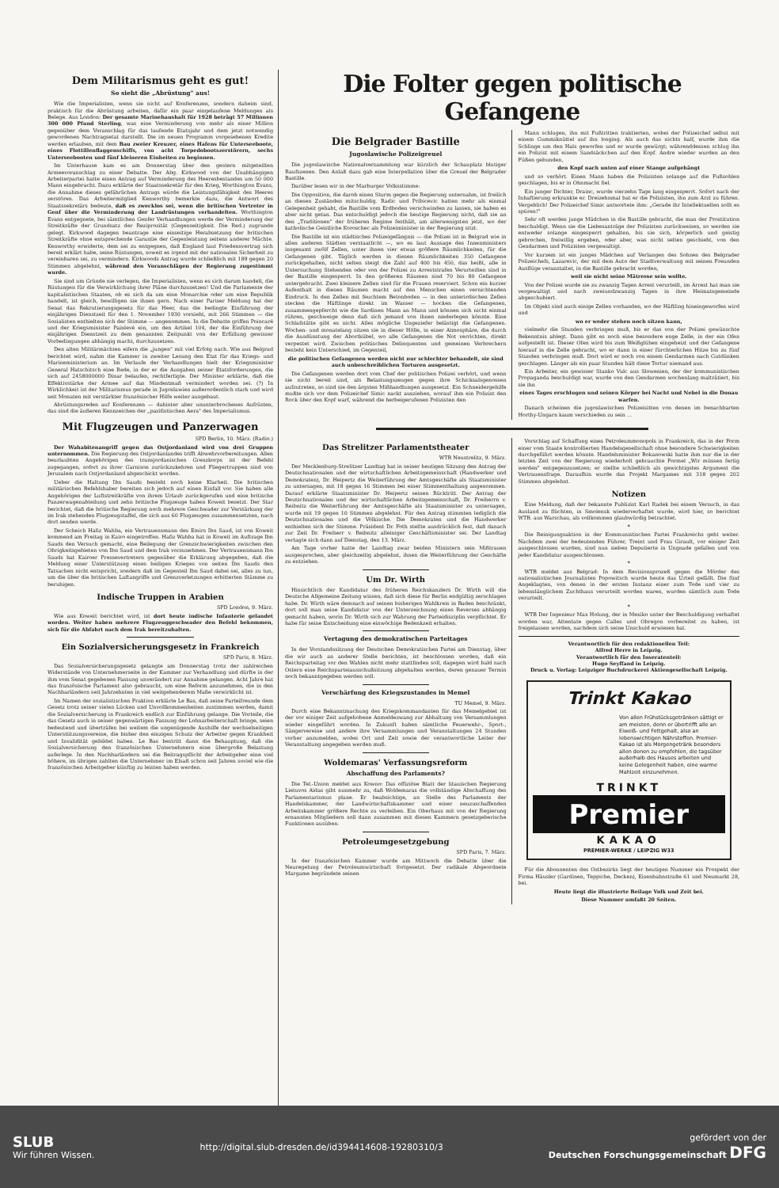Dem Militarismus geht es gut!
So sieht die „Abrüstung" aus!
Wie die Imperialisten, wenn sie nicht auf Konferenzen, sondern daheim sind, praktisch für die Abrüstung arbeiten, dafür ein paar eingelaufene Meldungen als Belege. Aus London: Der gesamte Marinehaushalt für 1928 beträgt 57 Millionen 300 000 Pfund Sterling, was eine Verminderung von mehr als einer Million gegenüber dem Voranschlag für das laufende Etatsjahr und dem jetzt notwendig gewordenen Nachtragsetat darstellt. Die im neuen Programm vorgesehenen Kredite werden erlauben, mit dem Bau zweier Kreuzer, eines Hafens für Unterseeboote, eines Flottillenflaggenschiffs, von acht Torpedobootszerstörern, sechs Unterseebooten und fünf kleineren Einheiten zu beginnen.
Im Unterhause kam es am Donnerstag über den gestern mitgeteilten Armeevoranschlag zu einer Debatte. Der Abg. Kirkwood von der Unabhängigen Arbeiterpartei hatte einen Antrag auf Verminderung des Heeresbestandes um 50 000 Mann eingebracht. Dazu erklärte der Staatssekretär für den Krieg, Worthington Evans, die Annahme dieses gefährlichen Antrags würde die Leistungsfähigkeit des Heeres zerstören. Das Arbeitermitglied Kenworthy bemerkte dazu, die Antwort des Staatssekretärs bedeute, daß es zwecklos sei, wenn die britischen Vertreter in Genf über die Verminderung der Landrüstungen verhandelten. Worthington Evans entgegnete, bei sämtlichen Genfer Verhandlungen werde der Verminderung der Streitkräfte der Grundsatz der Reziprozität (Gegenseitigkeit. Die Red.) zugrunde gelegt. Kirkwood dagegen beantrage eine einseitige Herabsetzung der britischen Streitkräfte ohne entsprechende Garantie der Gegenleistung seitens anderer Mächte. Kenworthy erwiderte, dem sei zu entgegnen, daß England laut Friedensvertrag sich bereit erklärt habe, seine Rüstungen, soweit es irgend mit der nationalen Sicherheit zu vereinbaren sei, zu vermindern. Kirkwoods Antrag wurde schließlich mit 189 gegen 20 Stimmen abgelehnt, während den Voranschlägen der Regierung zugestimmt wurde.
Sie sind um Gründe nie verlegen, die Imperialisten, wenn es sich darum handelt, die Rüstungen für die Verwirklichung ihrer Pläne durchzusetzen! Und die Parlamente der kapitalistischen Staaten, ob es sich da um eine Monarchie oder um eine Republik handelt, ist gleich, bewilligen sie ihnen gern. Nach einer Pariser Meldung hat der Senat das Rekrutierungsgesetz für das Heer, das die bedingte Einführung der einjährigen Dienstzeit für den 1. November 1930 vorsieht, mit 266 Stimmen — die Sozialisten enthielten sich der Stimme — angenommen. In die Debatte griffen Poincaré und der Kriegsminister Painlevé ein, um den Artikel 104, der die Einführung der einjährigen Dienstzeit zu dem genannten Zeitpunkt von der Erfüllung gewisser Vorbedingungen abhängig macht, durchzusetzen.
Den alten Militärmächten eifern die „jungen" mit viel Erfolg nach. Wie aus Belgrad berichtet wird, nahm die Kammer in zweiter Lesung den Etat für das Kriegs- und Marineministerium an. Im Verlaufe der Verhandlungen hielt der Kriegsminister General Hatschitsch eine Rede, in der er die Ausgaben seiner Etatsforderungen, die sich auf 2458000000 Dinar belaufen, rechtfertigte. Der Minister erklärte, daß die Effektivstärke der Armee auf das Mindestmaß vermindert worden sei. (?) In Wirklichkeit ist der Militarismus gerade in Jugoslawien außerordentlich stark und wird seit Monaten mit verstärkter französischer Hilfe weiter ausgebaut.
Abrüstungsreden auf Konferenzen — dahinter aber ununterbrochenes Aufrüsten, das sind die äußeren Kennzeichen der „pazifistischen Aera" des Imperialismus.
Mit Flugzeugen und Panzerwagen
SPD Berlin, 10. März. (Radio.)
Der Wahabitenangriff gegen das Ostjordanland wird von drei Gruppen unternommen. Die Regierung des Ostjordanlandes trifft Abwehrvorbereitungen. Allen beurlaubten Angehörigen des transjordanischen Grenzkorps ist der Befehl zugegangen, sofort zu ihrer Garnison zurückzukehren und Fliegertruppen sind von Jerusalem nach Ostjordanland abgeschickt worden.
Ueber die Haltung Ibn Sauds besteht noch keine Klarheit. Die britischen militärischen Befehlshaber bereiten sich jedoch auf einen Einfall vor. Sie haben alle Angehörigen der Luftstreitkräfte von ihrem Urlaub zurückgerufen und eine britische Panzerwagenabteilung und zehn britische Flugzeuge haben Koweit besetzt. Der Star berichtet, daß die britische Regierung noch mehrere Geschwader zur Verstärkung der im Irak stehenden Flugzeugstaffel, die sich aus 60 Flugzeugen zusammensetzten, nach dort senden werde.
Der Scheich Hafiz Wahba, ein Vertrauensmann des Emirs Ibn Saud, ist von Koweit kommend am Freitag in Kairo eingetroffen. Hafiz Wahba hat in Koweit im Auftrage Ibn Sauds den Versuch gemacht, eine Beilegung der Grenzschwierigkeiten zwischen den Obrigkeitsgebieten von Ibn Saud und dem Irak vorzunehmen. Der Vertrauensmann Ibn Sauds hat Kairoer Pressevertretern gegenüber die Erklärung abgegeben, daß die Meldung einer Unterstützung eines heiligen Krieges von seiten Ibn Sauds den Tatsachen nicht entspricht, sondern daß im Gegenteil Ibn Saud dabei sei, alles zu tun, um die über die britischen Luftangriffe und Grenzverletzungen erbitterten Stämme zu beruhigen.
Indische Truppen in Arabien
SPD London, 9. März.
Wie aus Koweit berichtet wird, ist dort heute indische Infanterie gelandet worden. Weiter haben mehrere Flugzeuggeschwader den Befehl bekommen, sich für die Abfahrt nach dem Irak bereitzuhalten.
Ein Sozialversicherungsgesetz in Frankreich
SPD Paris, 8. März.
Das Sozialversicherungsgesetz gelangte am Donnerstag trotz der zahlreichen Widerstände von Unternehmerseite in der Kammer zur Verhandlung und dürfte in der ihm vom Senat gegebenen Fassung unverändert zur Annahme gelangen. Acht Jahre hat das französische Parlament also gebraucht, um eine Reform anzunehmen, die in den Nachbarländern seit Jahrzehnten in viel weitgehenderem Maße verwirklicht ist.
Im Namen der sozialistischen Fraktion erklärte Le Bas, daß seine Parteifreunde dem Gesetz trotz seiner vielen Lücken und Unvollkommenheiten zustimmen werden, damit die Sozialversicherung in Frankreich endlich zur Einführung gelange. Die Vorteile, die das Gesetz auch in seiner gegenwärtigen Fassung der Lohnarbeiterschaft bringe, seien bedeutend und überträfen bei weitem die ungenügende Aushilfe der wechselseitigen Unterstützungsvereine, die bisher den einzigen Schutz der Arbeiter gegen Krankheit und Invalidität gebildet haben. Le Bas bestritt dann die Behauptung, daß die Sozialversicherung den französischen Unternehmern eine übergroße Belastung auferlege. In den Nachbarländern sei die Beitragspflicht der Arbeitgeber eine viel höhere, im übrigen zahlten die Unternehmer im Elsaß schon seit Jahren soviel wie die französischen Arbeitgeber künftig zu leisten haben werden.
Die Folter gegen politische Gefangene
Die Belgrader Bastille
Jugoslawische Polizeigreuel
Die jugoslawische Nationalversammlung war kürzlich der Schauplatz blutiger Raufszenen. Den Anlaß dazu gab eine Interpellation über die Greuel der Belgrader Bastille.
Darüber lesen wir in der Marburger Volksstimme:
Die Opposition, die darob einen Sturm gegen die Regierung unternahm, ist freilich an diesen Zuständen mitschuldig. Radic und Pribicevic hatten mehr als einmal Gelegenheit gehabt, die Bastille vom Erdboden verschwinden zu lassen, sie haben es aber nicht getan. Das entschuldigt jedoch die heutige Regierung nicht, daß sie an den „Traditionen" der früheren Regime festhält, am allerwenigsten jetzt, wo der katholische Geistliche Koroschec als Polizeiminister in der Regierung sitzt.
Die Bastille ist ein städtisches Polizeigefängnis — die Polizei ist in Belgrad wie in allen anderen Städten verstaatlicht —, wo es laut Aussage des Innenministers insgesamt zwölf Zellen, unter ihnen vier etwas größere Räumlichkeiten, für die Gefangenen gibt. Täglich werden in diesen Räumlichkeiten 350 Gefangene zurückgehalten, nicht selten steigt die Zahl auf 400 bis 450, das heißt, alle in Untersuchung Stehenden oder von der Polizei zu Arreststrafen Verurteilten sind in der Bastille eingesperrt. In den größeren Räumen sind 70 bis 80 Gefangene untergebracht. Zwei kleinere Zellen sind für die Frauen reserviert. Schon ein kurzer Aufenthalt in diesen Räumen macht auf den Menschen einen vernichtenden Eindruck. In den Zellen mit feuchtem Betonboden — in den unterirdischen Zellen stecken die Häftlinge direkt im Wasser — hocken die Gefangenen, zusammengepfercht wie die Sardinen Mann an Mann und können sich nicht einmal rühren, geschweige denn daß sich jemand von ihnen niederlegen könnte. Eine Schlafstätte gibt es nicht. Alles mögliche Ungeziefer belästigt die Gefangenen. Wochen- und monatelang sitzen sie in dieser Hölle, in einer Atmosphäre, die durch die Ausdünstung der Abortkübel, wo alle Gefangenen die Not verrichten, direkt verpestet wird. Zwischen politischen Delinquenten und gemeinen Verbrechern besteht kein Unterschied, im Gegenteil,
die politischen Gefangenen werden nicht nur schlechter behandelt, sie sind auch unbeschreiblichen Torturen ausgesetzt.
Die Gefangenen werden dort vom Chef der politischen Polizei verhört, und wenn sie nicht bereit sind, als Belastungszeugen gegen ihre Schicksalsgenossen aufzutreten, so sind sie den ärgsten Mißhandlungen ausgesetzt. Ein Schneidergehilfe mußte sich vor dem Polizeichef Simic nackt ausziehen, worauf ihm ein Polizist den Rock über den Kopf warf, während die herbeigerufenen Polizisten den
Mann schlugen, ihn mit Fußtritten traktierten, wobei der Polizeichef selbst mit einem Gummiknüttel auf ihn losging. Als auch das nichts half, wurde ihm die Schlinge um den Hals geworfen und er wurde gewürgt; währenddessen schlug ihn ein Polizist mit einem Sandsäckchen auf den Kopf. Andre wieder wurden an den Füßen gebunden,
den Kopf nach unten auf einer Stange aufgehängt
und so verhört. Einen Mann haben die Polizisten solange auf die Fußsohlen geschlagen, bis er in Ohnmacht fiel.
Ein junger Dichter, Drainc, wurde vierzehn Tage lang eingesperrt. Sofort nach der Inhaftierung erkrankte er. Dreizehnmal bat er die Polizisten, ihn zum Arzt zu führen. Vergeblich! Der Polizeichef Simic antwortete ihm: „Gerade ihr Intellektuellen sollt es spüren!"
Sehr oft werden junge Mädchen in die Bastille gebracht, die man der Prostitution beschuldigt. Wenn sie die Liebesanträge der Polizisten zurückweisen, so werden sie entweder solange eingesperrt gehalten, bis sie sich, körperlich und geistig gebrochen, freiwillig ergeben, oder aber, was nicht selten geschieht, von den Gendarmen und Polizisten vergewaltigt.
Vor kurzem ist ein junges Mädchen auf Verlangen des Sohnes des Belgrader Polizeichefs, Lazarevic, der mit dem Auto der Stadtverwaltung mit seinen Freunden Ausflüge veranstaltet, in die Bastille gebracht worden,
weil sie nicht seine Mätresse sein wollte.
Von der Polizei wurde sie zu zwanzig Tagen Arrest verurteilt, im Arrest hat man sie vergewaltigt und nach zweiundzwanzig Tagen in ihre Heimatsgemeinde abgeschubiert.
Im Objekt sind auch einige Zellen vorhanden, wo der Häftling hineingeworfen wird und
wo er weder stehen noch sitzen kann,
vielmehr die Stunden verbringen muß, bis er das von der Polizei gewünschte Bekenntnis ablegt. Dann gibt es noch eine besondere enge Zelle, in der ein Ofen aufgestellt ist. Dieser Ofen wird bis zum Weißglühen eingeheizt und der Gefangene hierauf in die Zelle gebracht, wo er dann in einer fürchterlichen Hitze bis zu fünf Stunden verbringen muß. Dort wird er noch von einem Gendarmen nach Gutdünken geschlagen. Länger als ein paar Stunden hält diese Tortur niemand aus.
Ein Arbeiter, ein gewisser Stanko Vulc aus Slowenien, der der kommunistischen Propaganda beschuldigt war, wurde von den Gendarmen wochenlang malträtiert, bis sie ihn
eines Tages erschlugen und seinen Körper bei Nacht und Nebel in die Donau warfen.
Danach scheinen die jugoslawischen Polizeisitten von denen im benachbarten Horthy-Ungarn kaum verschieden zu sein ...
Das Strelitzer Parlamentstheater
WTB Neustrelitz, 9. März.
Der Mecklenburg-Strelitzer Landtag hat in seiner heutigen Sitzung den Antrag der Deutschnationalen und der wirtschaftlichen Arbeitsgemeinschaft (Handwerker und Demokraten), Dr. Heipertz die Weiterführung der Amtsgeschäfte als Staatsminister zu untersagen, mit 18 gegen 16 Stimmen bei einer Stimmenthaltung angenommen. Darauf erklärte Staatsminister Dr. Heipertz seinen Rücktritt. Der Antrag der Deutschnationalen und der wirtschaftlichen Arbeitsgemeinschaft, Dr. Freiherrn v. Reibnitz die Weiterführung der Amtsgeschäfte als Staatsminister zu untersagen, wurde mit 19 gegen 10 Stimmen abgelehnt. Für den Antrag stimmten lediglich die Deutschnationalen und die Völkische. Die Demokraten und die Handwerker enthielten sich der Stimme. Präsident Dr. Foth stellte ausdrücklich fest, daß danach zur Zeit Dr. Freiherr v. Reibnitz alleiniger Geschäftsminister sei. Der Landtag vertagte sich dann auf Dienstag, den 13. März.
Am Tage vorher hatte der Landtag zwar beiden Ministern sein Mißtrauen ausgesprochen, aber gleichzeitig abgelehnt, ihnen die Weiterführung der Geschäfte zu entziehen.
Um Dr. Wirth
Hinsichtlich der Kandidatur des früheren Reichskanzlers Dr. Wirth will die Deutsche Allgemeine Zeitung wissen, daß sich diese für Berlin endgültig zerschlagen habe. Dr. Wirth wäre demnach auf seinen bisherigen Wahlkreis in Baden beschränkt, dort soll man seine Kandidatur von der Unterzeichnung eines Reverses abhängig gemacht haben, worin Dr. Wirth sich zur Wahrung der Parteidisziplin verpflichtet. Er habe für seine Entscheidung eine einwöchige Bedenkzeit erhalten.
Vertagung des demokratischen Parteitages
In der Vorstandssitzung der Deutschen Demokratischen Partei am Dienstag, über die wir auch an anderer Stelle berichten, ist beschlossen worden, daß ein Reichsparteitag vor den Wahlen nicht mehr stattfinden soll, dagegen wird bald nach Ostern eine Reichsparteiausschußsitzung abgehalten werden, deren genauer Termin noch bekanntgegeben werden soll.
Verschärfung des Kriegszustandes in Memel
TU Memel, 9. März.
Durch eine Bekanntmachung des Kriegskommandanten für das Memelgebiet ist der vor einiger Zeit aufgehobene Anmeldezwang zur Abhaltung von Versammlungen wieder eingeführt worden. In Zukunft haben sämtliche Feuerwehr-, Sport-, Sängervereine und andere ihre Versammlungen und Veranstaltungen 24 Stunden vorher anzumelden, wobei Ort und Zeit sowie der verantwortliche Leiter der Veranstaltung angegeben werden muß.
Woldemaras' Verfassungsreform
Abschaffung des Parlaments?
Die Tel.-Union meldet aus Kowno: Das offiziöse Blatt der litauischen Regierung Lietuvos Aidas gibt nunmehr zu, daß Woldemaras die vollständige Abschaffung des Parlamentarismus plane. Er beabsichtige, an Stelle des Parlaments der Handelskammer, der Landwirtschaftskammer und einer neuzuschaffenden Arbeitskammer größere Rechte zu verleihen. Ein Oberhaus mit von der Regierung ernannten Mitgliedern soll dann zusammen mit diesen Kammern gesetzgeberische Funktionen ausüben.
Petroleumgesetzgebung
SPD Paris, 7. März.
In der französischen Kammer wurde am Mittwoch die Debatte über die Neuregelung der Petroleumwirtschaft fortgesetzt. Der radikale Abgeordnete Margame begründete seinen
Vorschlag auf Schaffung eines Petroleummonopols in Frankreich, das in der Form einer vom Staate kontrollierten Handelsgesellschaft ohne besondere Schwierigkeiten durchgeführt werden könnte. Handelsminister Bokanowski hatte ihm nur die in der letzten Zeit von der Regierung wiederholt gebrauchte Formel „Wir müssen fertig werden" entgegenzusetzen; er stellte schließlich als gewichtigstes Argument die Vertrauensfrage. Daraufhin wurde das Projekt Margames mit 318 gegen 202 Stimmen abgelehnt.
Notizen
Eine Meldung, daß der bekannte Publizist Karl Radek bei einem Versuch, in das Ausland zu flüchten, in Smolensk wiederverhaftet wurde, wird hier, so berichtet WTB. aus Warschau, als vollkommen glaubwürdig betrachtet.
*
Die Reinigungsaktion in der Kommunistischen Partei Frankreichs geht weiter. Nachdem zwei der bedeutenden Führer, Treint und Frau Girault, vor einiger Zeit ausgeschlossen wurden, sind nun sieben Deputierte in Ungnade gefallen und von jeder Kandidatur ausgeschlossen.
*
WTB meldet aus Belgrad: In dem Revisionsprozeß gegen die Mörder des nationalistischen Journalisten Popowitsch wurde heute das Urteil gefällt. Die fünf Angeklagten, von denen in der ersten Instanz einer zum Tode und vier zu lebenslänglichem Zuchthaus verurteilt worden waren, wurden sämtlich zum Tode verurteilt.
*
WTB Der Ingenieur Max Holung, der in Mexiko unter der Beschuldigung verhaftet worden war, Attentate gegen Calles und Obregon vorbereitet zu haben, ist freigelassen worden, nachdem sich seine Unschuld erwiesen hat.
Verantwortlich für den redaktionellen Teil:
Alfred Herre in Leipzig.
Verantwortlich für den Inseratenteil:
Hugo Seyffand in Leipzig.
Druck u. Verlag: Leipziger Buchdruckerei Aktiengesellschaft Leipzig.
Trinkt Kakao
Von allen Frühstücksgetränken sättigt er am meisten, denn er übertrifft alle an Eiweiß- und Fettgehalt, also an lebenswichtigen Nährstoffen. Premier-Kakao ist als Morgengetränk besonders allen denen zu empfehlen, die tagsüber außerhalb des Hauses arbeiten und keine Gelegenheit haben, eine warme Mahlzeit einzunehmen.
TRINKT
Premier
KAKAO
PREMIER-WERKE / LEIPZIG W33
Für die Abonnenten des Ostbezirks liegt der heutigen Nummer ein Prospekt der Firma Häusler (Gardinen, Teppiche, Decken), Eisenbahnstraße 61 und Neumarkt 28, bei.
Heute liegt die illustrierte Beilage Volk und Zeit bei.
Diese Nummer umfaßt 20 Seiten.
SLUB
Wir führen Wissen.
http://digital.slub-dresden.de/id394414608-19280310/3
gefördert von der
Deutschen Forschungsgemeinschaft DFG